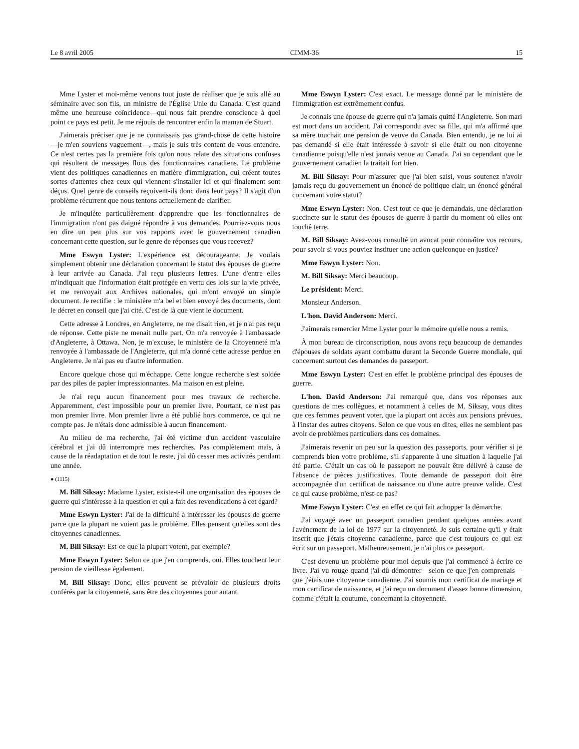Le 8 avril 2005 CIMM-36 15
Mme Lyster et moi-même venons tout juste de réaliser que je suis allé au séminaire avec son fils, un ministre de l'Église Unie du Canada. C'est quand même une heureuse coïncidence—qui nous fait prendre conscience à quel point ce pays est petit. Je me réjouis de rencontrer enfin la maman de Stuart.
J'aimerais préciser que je ne connaissais pas grand-chose de cette histoire—je m'en souviens vaguement—, mais je suis très content de vous entendre. Ce n'est certes pas la première fois qu'on nous relate des situations confuses qui résultent de messages flous des fonctionnaires canadiens. Le problème vient des politiques cana­diennes en matière d'immigration, qui créent toutes sortes d'attentes chez ceux qui viennent s'installer ici et qui finalement sont déçus. Quel genre de conseils reçoivent-ils donc dans leur pays? Il s'agit d'un problème récurrent que nous tentons actuellement de clarifier.
Je m'inquiète particulièrement d'apprendre que les fonctionnaires de l'immigration n'ont pas daigné répondre à vos demandes. Pourriez-vous nous en dire un peu plus sur vos rapports avec le gouvernement canadien concernant cette question, sur le genre de réponses que vous recevez?
Mme Eswyn Lyster: L'expérience est décourageante. Je voulais simplement obtenir une déclaration concernant le statut des épouses de guerre à leur arrivée au Canada. J'ai reçu plusieurs lettres. L'une d'entre elles m'indiquait que l'information était protégée en vertu des lois sur la vie privée, et me renvoyait aux Archives nationales, qui m'ont envoyé un simple document. Je rectifie : le ministère m'a bel et bien envoyé des documents, dont le décret en conseil que j'ai cité. C'est de là que vient le document.
Cette adresse à Londres, en Angleterre, ne me disait rien, et je n'ai pas reçu de réponse. Cette piste ne menait nulle part. On m'a renvoyée à l'ambassade d'Angleterre, à Ottawa. Non, je m'excuse, le ministère de la Citoyenneté m'a renvoyée à l'ambassade de l'Angleterre, qui m'a donné cette adresse perdue en Angleterre. Je n'ai pas eu d'autre information.
Encore quelque chose qui m'échappe. Cette longue recherche s'est soldée par des piles de papier impressionnantes. Ma maison en est pleine.
Je n'ai reçu aucun financement pour mes travaux de recherche. Apparemment, c'est impossible pour un premier livre. Pourtant, ce n'est pas mon premier livre. Mon premier livre a été publié hors commerce, ce qui ne compte pas. Je n'étais donc admissible à aucun financement.
Au milieu de ma recherche, j'ai été victime d'un accident vasculaire cérébral et j'ai dû interrompre mes recherches. Pas complètement mais, à cause de la réadaptation et de tout le reste, j'ai dû cesser mes activités pendant une année.
● (1115)
M. Bill Siksay: Madame Lyster, existe-t-il une organisation des épouses de guerre qui s'intéresse à la question et qui a fait des revendications à cet égard?
Mme Eswyn Lyster: J'ai de la difficulté à intéresser les épouses de guerre parce que la plupart ne voient pas le problème. Elles pensent qu'elles sont des citoyennes canadiennes.
M. Bill Siksay: Est-ce que la plupart votent, par exemple?
Mme Eswyn Lyster: Selon ce que j'en comprends, oui. Elles touchent leur pension de vieillesse également.
M. Bill Siksay: Donc, elles peuvent se prévaloir de plusieurs droits conférés par la citoyenneté, sans être des citoyennes pour autant.
Mme Eswyn Lyster: C'est exact. Le message donné par le ministère de l'Immigration est extrêmement confus.
Je connais une épouse de guerre qui n'a jamais quitté l'Angleterre. Son mari est mort dans un accident. J'ai correspondu avec sa fille, qui m'a affirmé que sa mère touchait une pension de veuve du Canada. Bien entendu, je ne lui ai pas demandé si elle était intéressée à savoir si elle était ou non citoyenne canadienne puisqu'elle n'est jamais venue au Canada. J'ai su cependant que le gouvernement canadien la traitait fort bien.
M. Bill Siksay: Pour m'assurer que j'ai bien saisi, vous soutenez n'avoir jamais reçu du gouvernement un énoncé de politique clair, un énoncé général concernant votre statut?
Mme Eswyn Lyster: Non. C'est tout ce que je demandais, une déclaration succincte sur le statut des épouses de guerre à partir du moment où elles ont touché terre.
M. Bill Siksay: Avez-vous consulté un avocat pour connaître vos recours, pour savoir si vous pouviez instituer une action quelconque en justice?
Mme Eswyn Lyster: Non.
M. Bill Siksay: Merci beaucoup.
Le président: Merci.
Monsieur Anderson.
L'hon. David Anderson: Merci.
J'aimerais remercier Mme Lyster pour le mémoire qu'elle nous a remis.
À mon bureau de circonscription, nous avons reçu beaucoup de demandes d'épouses de soldats ayant combattu durant la Seconde Guerre mondiale, qui concernent surtout des demandes de passeport.
Mme Eswyn Lyster: C'est en effet le problème principal des épouses de guerre.
L'hon. David Anderson: J'ai remarqué que, dans vos réponses aux questions de mes collègues, et notamment à celles de M. Siksay, vous dites que ces femmes peuvent voter, que la plupart ont accès aux pensions prévues, à l'instar des autres citoyens. Selon ce que vous en dites, elles ne semblent pas avoir de problèmes particuliers dans ces domaines.
J'aimerais revenir un peu sur la question des passeports, pour vérifier si je comprends bien votre problème, s'il s'apparente à une situation à laquelle j'ai été partie. C'était un cas où le passeport ne pouvait être délivré à cause de l'absence de pièces justificatives. Toute demande de passeport doit être accompagnée d'un certificat de naissance ou d'une autre preuve valide. C'est ce qui cause problème, n'est-ce pas?
Mme Eswyn Lyster: C'est en effet ce qui fait achopper la démarche.
J'ai voyagé avec un passeport canadien pendant quelques années avant l'avènement de la loi de 1977 sur la citoyenneté. Je suis certaine qu'il y était inscrit que j'étais citoyenne canadienne, parce que c'est toujours ce qui est écrit sur un passeport. Malheureusement, je n'ai plus ce passeport.
C'est devenu un problème pour moi depuis que j'ai commencé à écrire ce livre. J'ai vu rouge quand j'ai dû démontrer—selon ce que j'en comprenais—que j'étais une citoyenne canadienne. J'ai soumis mon certificat de mariage et mon certificat de naissance, et j'ai reçu un document d'assez bonne dimension, comme c'était la coutume, concernant la citoyenneté.